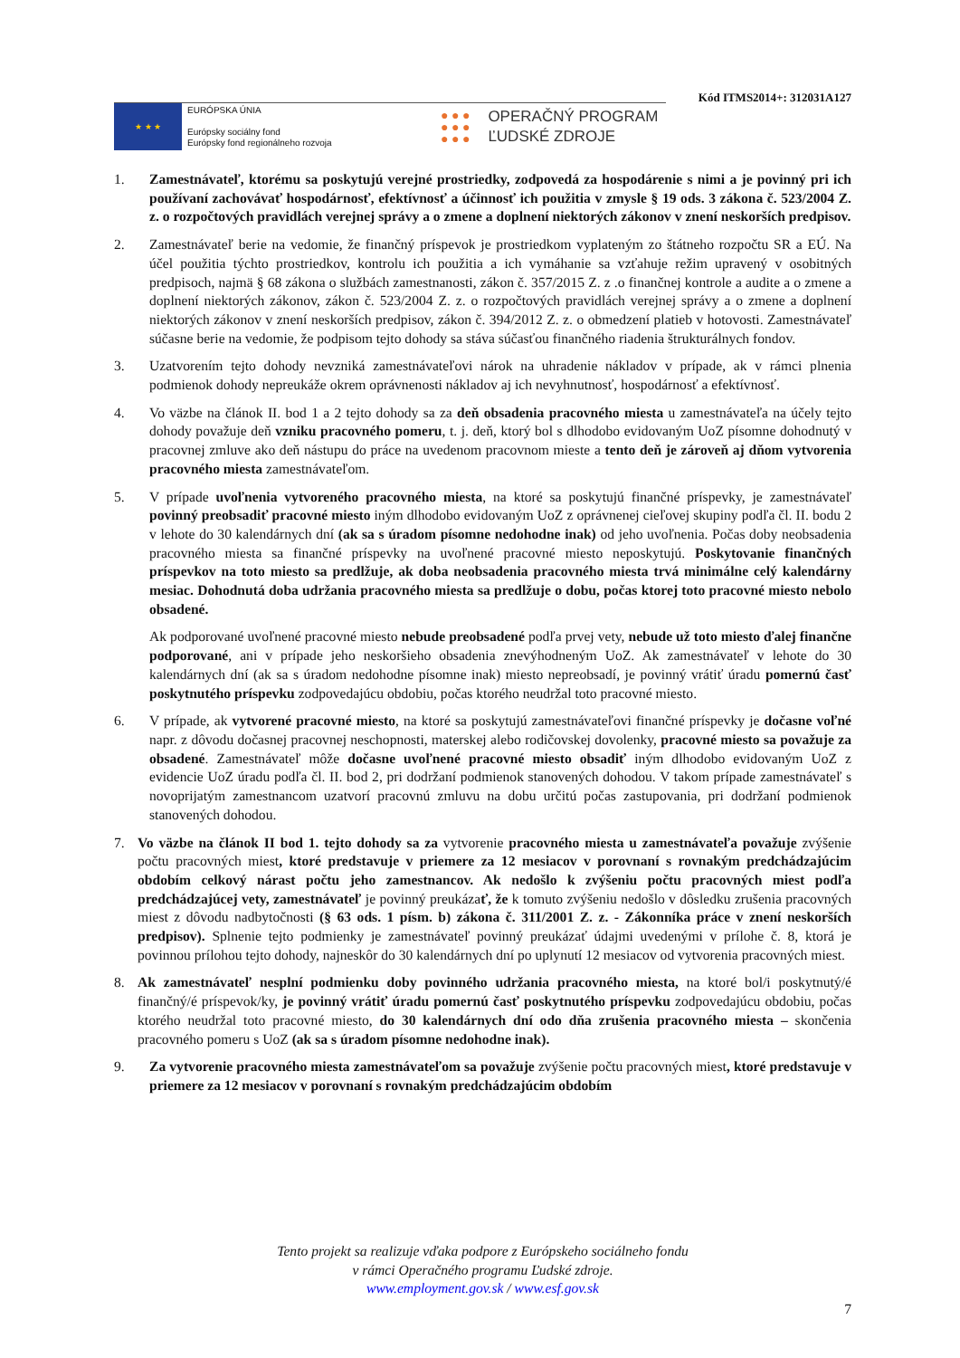Kód ITMS2014+: 312031A127
★ ★ ★
EURÓPSKA ÚNIA
Európsky sociálny fond
Európsky fond regionálneho rozvoja
● ● ●
● ● ●
● ● ●
OPERAČNÝ PROGRAM
ĽUDSKÉ ZDROJE
1. Zamestnávateľ, ktorému sa poskytujú verejné prostriedky, zodpovedá za hospodárenie s nimi a je povinný pri ich používaní zachovávať hospodárnosť, efektívnosť a účinnosť ich použitia v zmysle § 19 ods. 3 zákona č. 523/2004 Z. z. o rozpočtových pravidlách verejnej správy a o zmene a doplnení niektorých zákonov v znení neskorších predpisov.
2. Zamestnávateľ berie na vedomie, že finančný príspevok je prostriedkom vyplateným zo štátneho rozpočtu SR a EÚ. Na účel použitia týchto prostriedkov, kontrolu ich použitia a ich vymáhanie sa vzťahuje režim upravený v osobitných predpisoch, najmä § 68 zákona o službách zamestnanosti, zákon č. 357/2015 Z. z .o finančnej kontrole a audite a o zmene a doplnení niektorých zákonov, zákon č. 523/2004 Z. z. o rozpočtových pravidlách verejnej správy a o zmene a doplnení niektorých zákonov v znení neskorších predpisov, zákon č. 394/2012 Z. z. o obmedzení platieb v hotovosti. Zamestnávateľ súčasne berie na vedomie, že podpisom tejto dohody sa stáva súčasťou finančného riadenia štrukturálnych fondov.
3. Uzatvorením tejto dohody nevzniká zamestnávateľovi nárok na uhradenie nákladov v prípade, ak v rámci plnenia podmienok dohody nepreukáže okrem oprávnenosti nákladov aj ich nevyhnutnosť, hospodárnosť a efektívnosť.
4. Vo väzbe na článok II. bod 1 a 2 tejto dohody sa za deň obsadenia pracovného miesta u zamestnávateľa na účely tejto dohody považuje deň vzniku pracovného pomeru, t. j. deň, ktorý bol s dlhodobo evidovaným UoZ písomne dohodnutý v pracovnej zmluve ako deň nástupu do práce na uvedenom pracovnom mieste a tento deň je zároveň aj dňom vytvorenia pracovného miesta zamestnávateľom.
5. V prípade uvoľnenia vytvoreného pracovného miesta, na ktoré sa poskytujú finančné príspevky, je zamestnávateľ povinný preobsadiť pracovné miesto iným dlhodobo evidovaným UoZ z oprávnenej cieľovej skupiny podľa čl. II. bodu 2 v lehote do 30 kalendárnych dní (ak sa s úradom písomne nedohodne inak) od jeho uvoľnenia. Počas doby neobsadenia pracovného miesta sa finančné príspevky na uvoľnené pracovné miesto neposkytujú. Poskytovanie finančných príspevkov na toto miesto sa predlžuje, ak doba neobsadenia pracovného miesta trvá minimálne celý kalendárny mesiac. Dohodnutá doba udržania pracovného miesta sa predlžuje o dobu, počas ktorej toto pracovné miesto nebolo obsadené.
Ak podporované uvoľnené pracovné miesto nebude preobsadené podľa prvej vety, nebude už toto miesto ďalej finančne podporované, ani v prípade jeho neskoršieho obsadenia znevýhodneným UoZ. Ak zamestnávateľ v lehote do 30 kalendárnych dní (ak sa s úradom nedohodne písomne inak) miesto nepreobsadí, je povinný vrátiť úradu pomernú časť poskytnutého príspevku zodpovedajúcu obdobiu, počas ktorého neudržal toto pracovné miesto.
6. V prípade, ak vytvorené pracovné miesto, na ktoré sa poskytujú zamestnávateľovi finančné príspevky je dočasne voľné napr. z dôvodu dočasnej pracovnej neschopnosti, materskej alebo rodičovskej dovolenky, pracovné miesto sa považuje za obsadené. Zamestnávateľ môže dočasne uvoľnené pracovné miesto obsadiť iným dlhodobo evidovaným UoZ z evidencie UoZ úradu podľa čl. II. bod 2, pri dodržaní podmienok stanovených dohodou. V takom prípade zamestnávateľ s novoprijatým zamestnancom uzatvorí pracovnú zmluvu na dobu určitú počas zastupovania, pri dodržaní podmienok stanovených dohodou.
7. Vo väzbe na článok II bod 1. tejto dohody sa za vytvorenie pracovného miesta u zamestnávateľa považuje zvýšenie počtu pracovných miest, ktoré predstavuje v priemere za 12 mesiacov v porovnaní s rovnakým predchádzajúcim obdobím celkový nárast počtu jeho zamestnancov. Ak nedošlo k zvýšeniu počtu pracovných miest podľa predchádzajúcej vety, zamestnávateľ je povinný preukázať, že k tomuto zvýšeniu nedošlo v dôsledku zrušenia pracovných miest z dôvodu nadbytočnosti (§ 63 ods. 1 písm. b) zákona č. 311/2001 Z. z. - Zákonníka práce v znení neskorších predpisov). Splnenie tejto podmienky je zamestnávateľ povinný preukázať údajmi uvedenými v prílohe č. 8, ktorá je povinnou prílohou tejto dohody, najneskôr do 30 kalendárnych dní po uplynutí 12 mesiacov od vytvorenia pracovných miest.
8. Ak zamestnávateľ nesplní podmienku doby povinného udržania pracovného miesta, na ktoré bol/i poskytnutý/é finančný/é príspevok/ky, je povinný vrátiť úradu pomernú časť poskytnutého príspevku zodpovedajúcu obdobiu, počas ktorého neudržal toto pracovné miesto, do 30 kalendárnych dní odo dňa zrušenia pracovného miesta – skončenia pracovného pomeru s UoZ (ak sa s úradom písomne nedohodne inak).
9. Za vytvorenie pracovného miesta zamestnávateľom sa považuje zvýšenie počtu pracovných miest, ktoré predstavuje v priemere za 12 mesiacov v porovnaní s rovnakým predchádzajúcim obdobím
Tento projekt sa realizuje vďaka podpore z Európskeho sociálneho fondu
v rámci Operačného programu Ľudské zdroje.
www.employment.gov.sk / www.esf.gov.sk
7